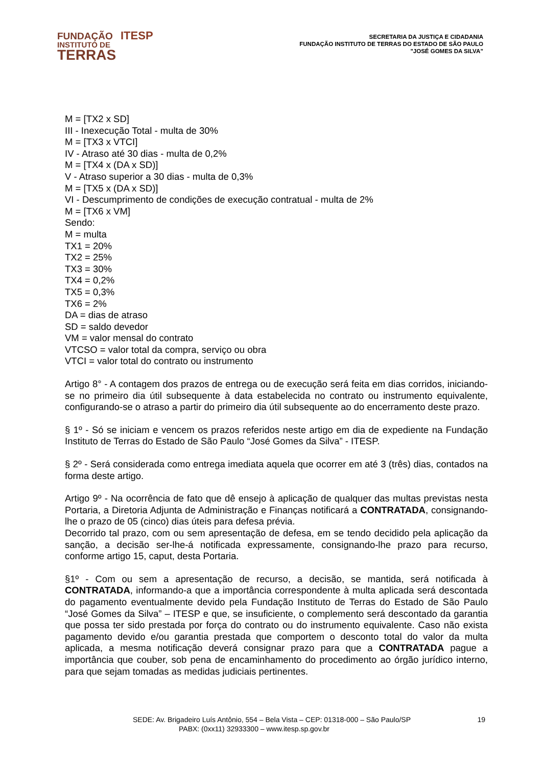FUNDAÇÃO ITESP
INSTITUTO DE
TERRAS
SECRETARIA DA JUSTIÇA E CIDADANIA
FUNDAÇÃO INSTITUTO DE TERRAS DO ESTADO DE SÃO PAULO
"JOSÉ GOMES DA SILVA”
M = [TX2 x SD]
III - Inexecução Total - multa de 30%
M = [TX3 x VTCI]
IV - Atraso até 30 dias - multa de 0,2%
M = [TX4 x (DA x SD)]
V - Atraso superior a 30 dias - multa de 0,3%
M = [TX5 x (DA x SD)]
VI - Descumprimento de condições de execução contratual - multa de 2%
M = [TX6 x VM]
Sendo:
M = multa
TX1 = 20%
TX2 = 25%
TX3 = 30%
TX4 = 0,2%
TX5 = 0,3%
TX6 = 2%
DA = dias de atraso
SD = saldo devedor
VM = valor mensal do contrato
VTCSO = valor total da compra, serviço ou obra
VTCI = valor total do contrato ou instrumento
Artigo 8° - A contagem dos prazos de entrega ou de execução será feita em dias corridos, iniciando-se no primeiro dia útil subsequente à data estabelecida no contrato ou instrumento equivalente, configurando-se o atraso a partir do primeiro dia útil subsequente ao do encerramento deste prazo.
§ 1º - Só se iniciam e vencem os prazos referidos neste artigo em dia de expediente na Fundação Instituto de Terras do Estado de São Paulo “José Gomes da Silva” - ITESP.
§ 2º - Será considerada como entrega imediata aquela que ocorrer em até 3 (três) dias, contados na forma deste artigo.
Artigo 9º - Na ocorrência de fato que dê ensejo à aplicação de qualquer das multas previstas nesta Portaria, a Diretoria Adjunta de Administração e Finanças notificará a CONTRATADA, consignando-lhe o prazo de 05 (cinco) dias úteis para defesa prévia.
Decorrido tal prazo, com ou sem apresentação de defesa, em se tendo decidido pela aplicação da sanção, a decisão ser-lhe-á notificada expressamente, consignando-lhe prazo para recurso, conforme artigo 15, caput, desta Portaria.
§1º - Com ou sem a apresentação de recurso, a decisão, se mantida, será notificada à CONTRATADA, informando-a que a importância correspondente à multa aplicada será descontada do pagamento eventualmente devido pela Fundação Instituto de Terras do Estado de São Paulo “José Gomes da Silva” – ITESP e que, se insuficiente, o complemento será descontado da garantia que possa ter sido prestada por força do contrato ou do instrumento equivalente. Caso não exista pagamento devido e/ou garantia prestada que comportem o desconto total do valor da multa aplicada, a mesma notificação deverá consignar prazo para que a CONTRATADA pague a importância que couber, sob pena de encaminhamento do procedimento ao órgão jurídico interno, para que sejam tomadas as medidas judiciais pertinentes.
SEDE: Av. Brigadeiro Luís Antônio, 554 – Bela Vista – CEP: 01318-000 – São Paulo/SP 19
PABX: (0xx11) 32933300 – www.itesp.sp.gov.br